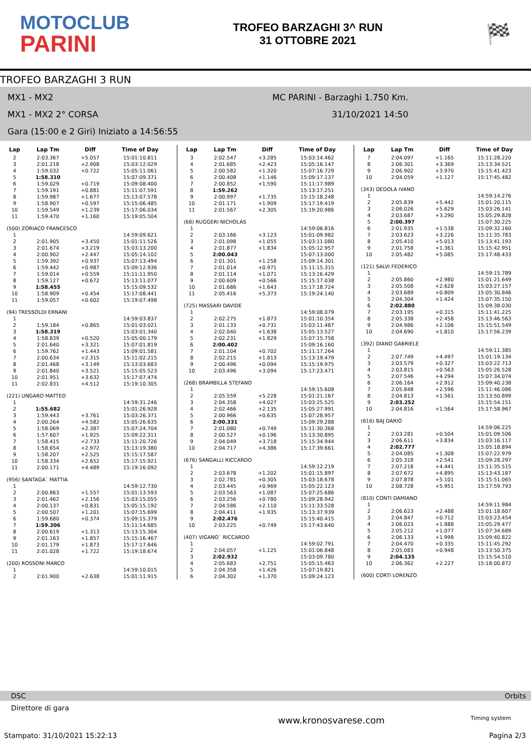MOTOCLUB
PARINI
TROFEO BARZAGHI 3^ RUN
31 OTTOBRE 2021
🏁
TROFEO BARZAGHI 3 RUN
MX1 - MX2 MC PARINI - Barzaghi 1.750 Km.
MX1 - MX2 2° CORSA 31/10/2021 14:50
Gara (15:00 e 2 Giri) Iniziato a 14:56:55
| Lap | Lap Tm | Diff | Time of Day |
| --- | --- | --- | --- |
| 2 | 2:03.367 | +5.057 | 15:01:10.811 |
| 3 | 2:01.218 | +2.908 | 15:03:12.029 |
| 4 | 1:59.032 | +0.722 | 15:05:11.061 |
| 5 | 1:58.310 | | 15:07:09.371 |
| 6 | 1:59.029 | +0.719 | 15:09:08.400 |
| 7 | 1:59.191 | +0.881 | 15:11:07.591 |
| 8 | 1:59.987 | +1.677 | 15:13:07.578 |
| 9 | 1:58.907 | +0.597 | 15:15:06.485 |
| 10 | 1:59.549 | +1.239 | 15:17:06.034 |
| 11 | 1:59.470 | +1.160 | 15:19:05.504 |
| (500) ZORIACO FRANCESCO | | | |
| 1 | | | 14:59:09.621 |
| 2 | 2:01.905 | +3.450 | 15:01:11.526 |
| 3 | 2:01.674 | +3.219 | 15:03:13.200 |
| 4 | 2:00.902 | +2.447 | 15:05:14.102 |
| 5 | 1:59.392 | +0.937 | 15:07:13.494 |
| 6 | 1:59.442 | +0.987 | 15:09:12.936 |
| 7 | 1:59.014 | +0.559 | 15:11:11.950 |
| 8 | 1:59.127 | +0.672 | 15:13:11.077 |
| 9 | 1:58.455 | | 15:15:09.532 |
| 10 | 1:58.909 | +0.454 | 15:17:08.441 |
| 11 | 1:59.057 | +0.602 | 15:19:07.498 |
| (94) TRESSOLDI ERNANI | | | |
| 1 | | | 14:59:03.837 |
| 2 | 1:59.184 | +0.865 | 15:01:03.021 |
| 3 | 1:58.319 | | 15:03:01.340 |
| 4 | 1:58.839 | +0.520 | 15:05:00.179 |
| 5 | 2:01.640 | +3.321 | 15:07:01.819 |
| 6 | 1:59.762 | +1.443 | 15:09:01.581 |
| 7 | 2:00.634 | +2.315 | 15:11:02.215 |
| 8 | 2:01.468 | +3.149 | 15:13:03.683 |
| 9 | 2:01.840 | +3.521 | 15:15:05.523 |
| 10 | 2:01.951 | +3.632 | 15:17:07.474 |
| 11 | 2:02.831 | +4.512 | 15:19:10.305 |
| (221) UNGARO MATTEO | | | |
| 1 | | | 14:59:31.246 |
| 2 | 1:55.682 | | 15:01:26.928 |
| 3 | 1:59.443 | +3.761 | 15:03:26.371 |
| 4 | 2:00.264 | +4.582 | 15:05:26.635 |
| 5 | 1:58.069 | +2.387 | 15:07:24.704 |
| 6 | 1:57.607 | +1.925 | 15:09:22.311 |
| 7 | 1:58.415 | +2.733 | 15:11:20.726 |
| 8 | 1:58.654 | +2.972 | 15:13:19.380 |
| 9 | 1:58.207 | +2.525 | 15:15:17.587 |
| 10 | 1:58.334 | +2.652 | 15:17:15.921 |
| 11 | 2:00.171 | +4.489 | 15:19:16.092 |
| (956) SANTAGA` MATTIA | | | |
| 1 | | | 14:59:12.730 |
| 2 | 2:00.863 | +1.557 | 15:01:13.593 |
| 3 | 2:01.462 | +2.156 | 15:03:15.055 |
| 4 | 2:00.137 | +0.831 | 15:05:15.192 |
| 5 | 2:00.507 | +1.201 | 15:07:15.699 |
| 6 | 1:59.680 | +0.374 | 15:09:15.379 |
| 7 | 1:59.306 | | 15:11:14.685 |
| 8 | 2:00.619 | +1.313 | 15:13:15.304 |
| 9 | 2:01.163 | +1.857 | 15:15:16.467 |
| 10 | 2:01.179 | +1.873 | 15:17:17.646 |
| 11 | 2:01.028 | +1.722 | 15:19:18.674 |
| (200) ROSSONI MARCO | | | |
| 1 | | | 14:59:10.015 |
| 2 | 2:01.900 | +2.638 | 15:01:11.915 |
| Lap | Lap Tm | Diff | Time of Day |
| --- | --- | --- | --- |
| 3 | 2:02.547 | +3.285 | 15:03:14.462 |
| 4 | 2:01.685 | +2.423 | 15:05:16.147 |
| 5 | 2:00.582 | +1.320 | 15:07:16.729 |
| 6 | 2:00.408 | +1.146 | 15:09:17.137 |
| 7 | 2:00.852 | +1.590 | 15:11:17.989 |
| 8 | 1:59.262 | | 15:13:17.251 |
| 9 | 2:00.997 | +1.735 | 15:15:18.248 |
| 10 | 2:01.171 | +1.909 | 15:17:19.419 |
| 11 | 2:01.567 | +2.305 | 15:19:20.986 |
| (68) RUGGERI NICHOLAS | | | |
| 1 | | | 14:59:06.816 |
| 2 | 2:03.166 | +3.123 | 15:01:09.982 |
| 3 | 2:01.098 | +1.055 | 15:03:11.080 |
| 4 | 2:01.877 | +1.834 | 15:05:12.957 |
| 5 | 2:00.043 | | 15:07:13.000 |
| 6 | 2:01.301 | +1.258 | 15:09:14.301 |
| 7 | 2:01.014 | +0.971 | 15:11:15.315 |
| 8 | 2:01.114 | +1.071 | 15:13:16.429 |
| 9 | 2:00.609 | +0.566 | 15:15:17.038 |
| 10 | 2:01.686 | +1.643 | 15:17:18.724 |
| 11 | 2:05.416 | +5.373 | 15:19:24.140 |
| (725) MASSARI DAVIDE | | | |
| 1 | | | 14:59:08.079 |
| 2 | 2:02.275 | +1.873 | 15:01:10.354 |
| 3 | 2:01.133 | +0.731 | 15:03:11.487 |
| 4 | 2:02.040 | +1.638 | 15:05:13.527 |
| 5 | 2:02.231 | +1.829 | 15:07:15.758 |
| 6 | 2:00.402 | | 15:09:16.160 |
| 7 | 2:01.104 | +0.702 | 15:11:17.264 |
| 8 | 2:02.215 | +1.813 | 15:13:19.479 |
| 9 | 2:00.496 | +0.094 | 15:15:19.975 |
| 10 | 2:03.496 | +3.094 | 15:17:23.471 |
| (268) BRAMBILLA STEFANO | | | |
| 1 | | | 14:59:15.608 |
| 2 | 2:05.559 | +5.228 | 15:01:21.167 |
| 3 | 2:04.358 | +4.027 | 15:03:25.525 |
| 4 | 2:02.466 | +2.135 | 15:05:27.991 |
| 5 | 2:00.966 | +0.635 | 15:07:28.957 |
| 6 | 2:00.331 | | 15:09:29.288 |
| 7 | 2:01.080 | +0.749 | 15:11:30.368 |
| 8 | 2:00.527 | +0.196 | 15:13:30.895 |
| 9 | 2:04.049 | +3.718 | 15:15:34.944 |
| 10 | 2:04.717 | +4.386 | 15:17:39.661 |
| (676) SANGALLI RICCARDO | | | |
| 1 | | | 14:59:12.219 |
| 2 | 2:03.678 | +1.202 | 15:01:15.897 |
| 3 | 2:02.781 | +0.305 | 15:03:18.678 |
| 4 | 2:03.445 | +0.969 | 15:05:22.123 |
| 5 | 2:03.563 | +1.087 | 15:07:25.686 |
| 6 | 2:03.256 | +0.780 | 15:09:28.942 |
| 7 | 2:04.586 | +2.110 | 15:11:33.528 |
| 8 | 2:04.411 | +1.935 | 15:13:37.939 |
| 9 | 2:02.476 | | 15:15:40.415 |
| 10 | 2:03.225 | +0.749 | 15:17:43.640 |
| (407) VIGANO` RICCARDO | | | |
| 1 | | | 14:59:02.791 |
| 2 | 2:04.057 | +1.125 | 15:01:06.848 |
| 3 | 2:02.932 | | 15:03:09.780 |
| 4 | 2:05.683 | +2.751 | 15:05:15.463 |
| 5 | 2:04.358 | +1.426 | 15:07:19.821 |
| 6 | 2:04.302 | +1.370 | 15:09:24.123 |
| Lap | Lap Tm | Diff | Time of Day |
| --- | --- | --- | --- |
| 7 | 2:04.097 | +1.165 | 15:11:28.220 |
| 8 | 2:06.301 | +3.369 | 15:13:34.521 |
| 9 | 2:06.902 | +3.970 | 15:15:41.423 |
| 10 | 2:04.059 | +1.127 | 15:17:45.482 |
| (343) DEDOLA IVANO | | | |
| 1 | | | 14:59:14.276 |
| 2 | 2:05.839 | +5.442 | 15:01:20.115 |
| 3 | 2:06.026 | +5.629 | 15:03:26.141 |
| 4 | 2:03.687 | +3.290 | 15:05:29.828 |
| 5 | 2:00.397 | | 15:07:30.225 |
| 6 | 2:01.935 | +1.538 | 15:09:32.160 |
| 7 | 2:03.623 | +3.226 | 15:11:35.783 |
| 8 | 2:05.410 | +5.013 | 15:13:41.193 |
| 9 | 2:01.758 | +1.361 | 15:15:42.951 |
| 10 | 2:05.482 | +5.085 | 15:17:48.433 |
| (121) SALVI FEDERICO | | | |
| 1 | | | 14:59:15.789 |
| 2 | 2:05.860 | +2.980 | 15:01:21.649 |
| 3 | 2:05.508 | +2.628 | 15:03:27.157 |
| 4 | 2:03.689 | +0.809 | 15:05:30.846 |
| 5 | 2:04.304 | +1.424 | 15:07:35.150 |
| 6 | 2:02.880 | | 15:09:38.030 |
| 7 | 2:03.195 | +0.315 | 15:11:41.225 |
| 8 | 2:05.338 | +2.458 | 15:13:46.563 |
| 9 | 2:04.986 | +2.106 | 15:15:51.549 |
| 10 | 2:04.690 | +1.810 | 15:17:56.239 |
| (392) DIANO GABRIELE | | | |
| 1 | | | 14:59:11.385 |
| 2 | 2:07.749 | +4.497 | 15:01:19.134 |
| 3 | 2:03.579 | +0.327 | 15:03:22.713 |
| 4 | 2:03.815 | +0.563 | 15:05:26.528 |
| 5 | 2:07.546 | +4.294 | 15:07:34.074 |
| 6 | 2:06.164 | +2.912 | 15:09:40.238 |
| 7 | 2:05.848 | +2.596 | 15:11:46.086 |
| 8 | 2:04.813 | +1.561 | 15:13:50.899 |
| 9 | 2:03.252 | | 15:15:54.151 |
| 10 | 2:04.816 | +1.564 | 15:17:58.967 |
| (616) BAJ DARIO | | | |
| 1 | | | 14:59:06.225 |
| 2 | 2:03.281 | +0.504 | 15:01:09.506 |
| 3 | 2:06.611 | +3.834 | 15:03:16.117 |
| 4 | 2:02.777 | | 15:05:18.894 |
| 5 | 2:04.085 | +1.308 | 15:07:22.979 |
| 6 | 2:05.318 | +2.541 | 15:09:28.297 |
| 7 | 2:07.218 | +4.441 | 15:11:35.515 |
| 8 | 2:07.672 | +4.895 | 15:13:43.187 |
| 9 | 2:07.878 | +5.101 | 15:15:51.065 |
| 10 | 2:08.728 | +5.951 | 15:17:59.793 |
| (810) CONTI DAMIANO | | | |
| 1 | | | 14:59:11.984 |
| 2 | 2:06.623 | +2.488 | 15:01:18.607 |
| 3 | 2:04.847 | +0.712 | 15:03:23.454 |
| 4 | 2:06.023 | +1.888 | 15:05:29.477 |
| 5 | 2:05.212 | +1.077 | 15:07:34.689 |
| 6 | 2:06.133 | +1.998 | 15:09:40.822 |
| 7 | 2:04.470 | +0.335 | 15:11:45.292 |
| 8 | 2:05.083 | +0.948 | 15:13:50.375 |
| 9 | 2:04.135 | | 15:15:54.510 |
| 10 | 2:06.362 | +2.227 | 15:18:00.872 |
| (600) CORTI LORENZO | | | |
DSC Orbits
Direttore di gara
www.kronosvarese.com Timing system
Stampato: 31/10/2021 15:22:13 Pagina 2/3